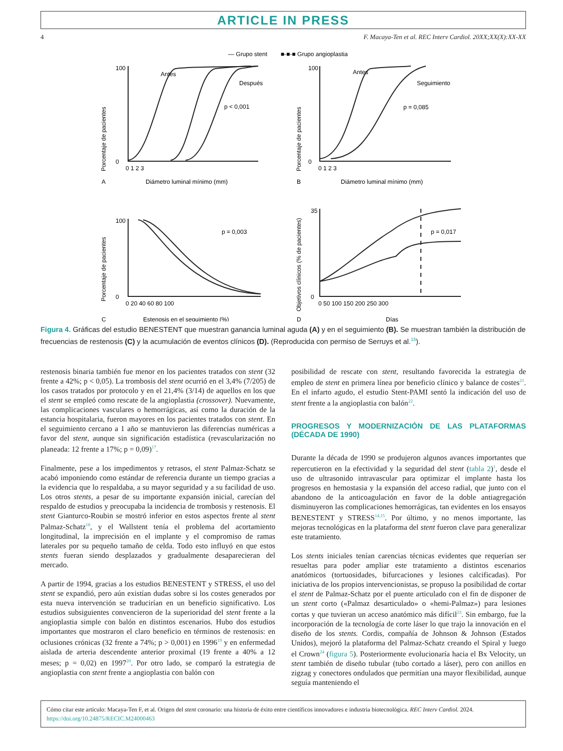ARTICLE IN PRESS
4 F. Macaya-Ten et al. REC Interv Cardiol. 20XX;XX(X):XX-XX
— Grupo stent
■-■-■ Grupo angioplastia
Antes
Después
p < 0,001
Antes
Seguimiento
p = 0,085
p = 0,003
p = 0,017
Porcentaje de pacientes
Porcentaje de pacientes
Porcentaje de pacientes
Objetivos clínicos (% de pacientes)
100
0
100
0
100
0
35
0
0 1 2 3
0 1 2 3
0 20 40 60 80 100
0 50 100 150 200 250 300
A
Diámetro luminal mínimo (mm)
B
Diámetro luminal mínimo (mm)
C
Estenosis en el seguimiento (%)
D
Días
Figura 4. Gráficas del estudio BENESTENT que muestran ganancia luminal aguda (A) y en el seguimiento (B). Se muestran también la distribución de frecuencias de restenosis (C) y la acumulación de eventos clínicos (D). (Reproducida con permiso de Serruys et al.<sup>15</sup>).
restenosis binaria también fue menor en los pacientes tratados con stent (32 frente a 42%; p < 0,05). La trombosis del stent ocurrió en el 3,4% (7/205) de los casos tratados por protocolo y en el 21,4% (3/14) de aquellos en los que el stent se empleó como rescate de la angioplastia (crossover). Nuevamente, las complicaciones vasculares o hemorrágicas, así como la duración de la estancia hospitalaria, fueron mayores en los pacientes tratados con stent. En el seguimiento cercano a 1 año se mantuvieron las diferencias numéricas a favor del stent, aunque sin significación estadística (revascularización no planeada: 12 frente a 17%; p = 0,09)<sup>17</sup>.
Finalmente, pese a los impedimentos y retrasos, el stent Palmaz-Schatz se acabó imponiendo como estándar de referencia durante un tiempo gracias a la evidencia que lo respaldaba, a su mayor seguridad y a su facilidad de uso. Los otros stents, a pesar de su importante expansión inicial, carecían del respaldo de estudios y preocupaba la incidencia de trombosis y restenosis. El stent Gianturco-Roubin se mostró inferior en estos aspectos frente al stent Palmaz-Schatz<sup>18</sup>, y el Wallstent tenía el problema del acortamiento longitudinal, la imprecisión en el implante y el compromiso de ramas laterales por su pequeño tamaño de celda. Todo esto influyó en que estos stents fueran siendo desplazados y gradualmente desaparecieran del mercado.
A partir de 1994, gracias a los estudios BENESTENT y STRESS, el uso del stent se expandió, pero aún existían dudas sobre si los costes generados por esta nueva intervención se traducirían en un beneficio significativo. Los estudios subsiguientes convencieron de la superioridad del stent frente a la angioplastia simple con balón en distintos escenarios. Hubo dos estudios importantes que mostraron el claro beneficio en términos de restenosis: en oclusiones crónicas (32 frente a 74%; p > 0,001) en 1996<sup>19</sup> y en enfermedad aislada de arteria descendente anterior proximal (19 frente a 40% a 12 meses; p = 0,02) en 1997<sup>20</sup>. Por otro lado, se comparó la estrategia de angioplastia con stent frente a angioplastia con balón con
posibilidad de rescate con stent, resultando favorecida la estrategia de empleo de stent en primera línea por beneficio clínico y balance de costes<sup>21</sup>. En el infarto agudo, el estudio Stent-PAMI sentó la indicación del uso de stent frente a la angioplastia con balón<sup>22</sup>.
PROGRESOS Y MODERNIZACIÓN DE LAS PLATAFORMAS (DÉCADA DE 1990)
Durante la década de 1990 se produjeron algunos avances importantes que repercutieron en la efectividad y la seguridad del stent (tabla 2)<sup>1</sup>, desde el uso de ultrasonido intravascular para optimizar el implante hasta los progresos en hemostasia y la expansión del acceso radial, que junto con el abandono de la anticoagulación en favor de la doble antiagregación disminuyeron las complicaciones hemorrágicas, tan evidentes en los ensayos BENESTENT y STRESS<sup>14,15</sup>. Por último, y no menos importante, las mejoras tecnológicas en la plataforma del stent fueron clave para generalizar este tratamiento.
Los stents iniciales tenían carencias técnicas evidentes que requerían ser resueltas para poder ampliar este tratamiento a distintos escenarios anatómicos (tortuosidades, bifurcaciones y lesiones calcificadas). Por iniciativa de los propios intervencionistas, se propuso la posibilidad de cortar el stent de Palmaz-Schatz por el puente articulado con el fin de disponer de un stent corto («Palmaz desarticulado» o «hemi-Palmaz») para lesiones cortas y que tuvieran un acceso anatómico más difícil<sup>23</sup>. Sin embargo, fue la incorporación de la tecnología de corte láser lo que trajo la innovación en el diseño de los stents. Cordis, compañía de Johnson & Johnson (Estados Unidos), mejoró la plataforma del Palmaz-Schatz creando el Spiral y luego el Crown<sup>24</sup> (figura 5). Posteriormente evolucionaría hacia el Bx Velocity, un stent también de diseño tubular (tubo cortado a láser), pero con anillos en zigzag y conectores ondulados que permitían una mayor flexibilidad, aunque seguía manteniendo el
Cómo citar este artículo: Macaya-Ten F, et al. Origen del stent coronario: una historia de éxito entre científicos innovadores e industria biotecnológica. REC Interv Cardiol. 2024.
https://doi.org/10.24875/RECIC.M24000463